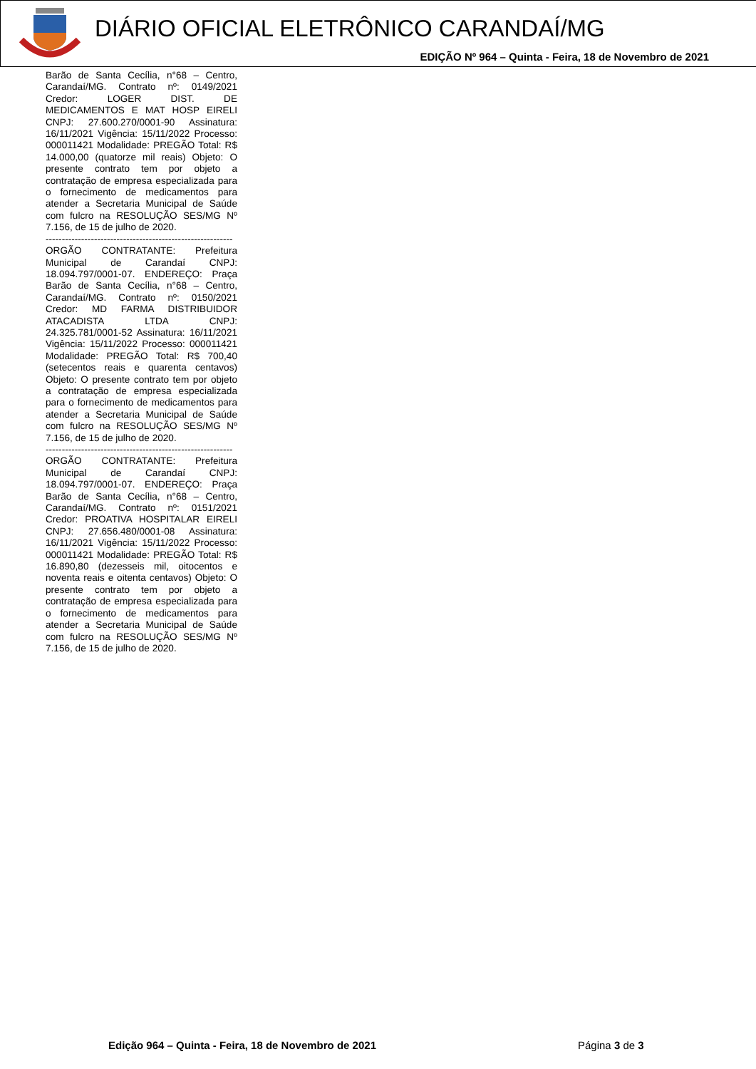DIÁRIO OFICIAL ELETRÔNICO CARANDAÍ/MG
EDIÇÃO Nº 964 – Quinta - Feira, 18 de Novembro de 2021
Barão de Santa Cecília, n°68 – Centro, Carandaí/MG. Contrato nº: 0149/2021 Credor: LOGER DIST. DE MEDICAMENTOS E MAT HOSP EIRELI CNPJ: 27.600.270/0001-90 Assinatura: 16/11/2021 Vigência: 15/11/2022 Processo: 000011421 Modalidade: PREGÃO Total: R$ 14.000,00 (quatorze mil reais) Objeto: O presente contrato tem por objeto a contratação de empresa especializada para o fornecimento de medicamentos para atender a Secretaria Municipal de Saúde com fulcro na RESOLUÇÃO SES/MG Nº 7.156, de 15 de julho de 2020.
----------------------------------------------------------
ORGÃO CONTRATANTE: Prefeitura Municipal de Carandaí CNPJ: 18.094.797/0001-07. ENDEREÇO: Praça Barão de Santa Cecília, n°68 – Centro, Carandaí/MG. Contrato nº: 0150/2021 Credor: MD FARMA DISTRIBUIDOR ATACADISTA LTDA CNPJ: 24.325.781/0001-52 Assinatura: 16/11/2021 Vigência: 15/11/2022 Processo: 000011421 Modalidade: PREGÃO Total: R$ 700,40 (setecentos reais e quarenta centavos) Objeto: O presente contrato tem por objeto a contratação de empresa especializada para o fornecimento de medicamentos para atender a Secretaria Municipal de Saúde com fulcro na RESOLUÇÃO SES/MG Nº 7.156, de 15 de julho de 2020.
----------------------------------------------------------
ORGÃO CONTRATANTE: Prefeitura Municipal de Carandaí CNPJ: 18.094.797/0001-07. ENDEREÇO: Praça Barão de Santa Cecília, n°68 – Centro, Carandaí/MG. Contrato nº: 0151/2021 Credor: PROATIVA HOSPITALAR EIRELI CNPJ: 27.656.480/0001-08 Assinatura: 16/11/2021 Vigência: 15/11/2022 Processo: 000011421 Modalidade: PREGÃO Total: R$ 16.890,80 (dezesseis mil, oitocentos e noventa reais e oitenta centavos) Objeto: O presente contrato tem por objeto a contratação de empresa especializada para o fornecimento de medicamentos para atender a Secretaria Municipal de Saúde com fulcro na RESOLUÇÃO SES/MG Nº 7.156, de 15 de julho de 2020.
Edição 964 – Quinta - Feira, 18 de Novembro de 2021
Página 3 de 3